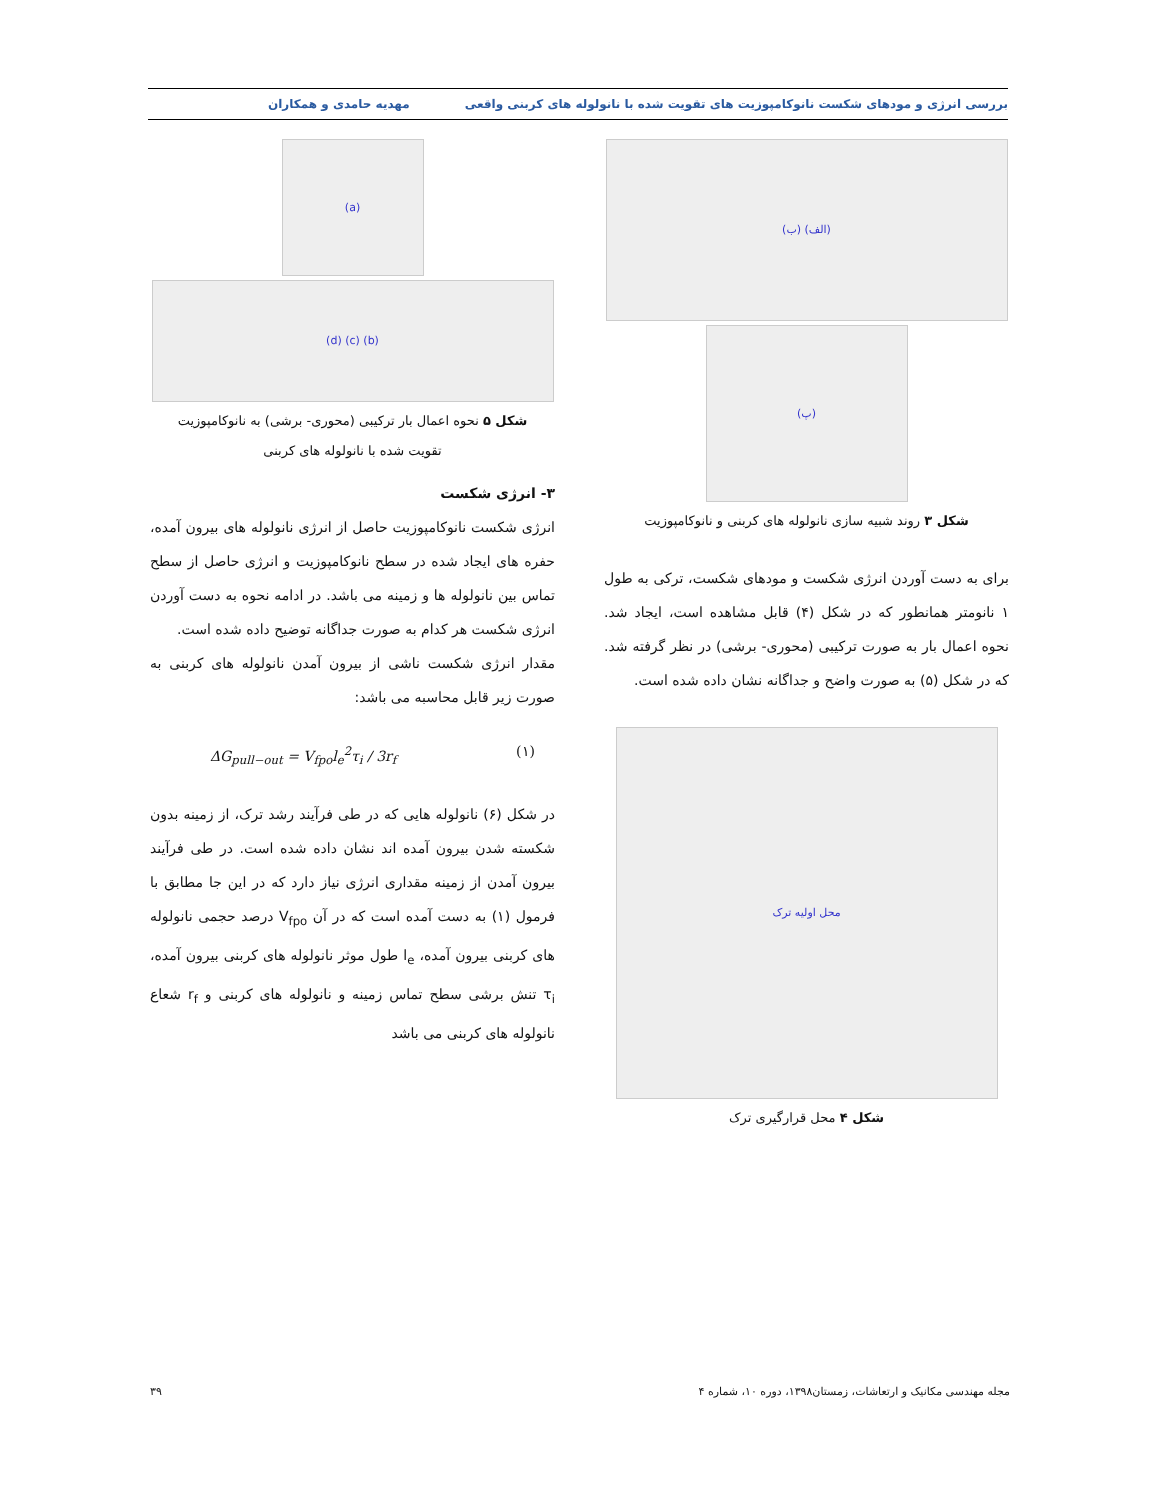بررسی انرژی و مودهای شکست نانوکامپوزیت های تقویت شده با نانولوله های کربنی واقعی مهدیه حامدی و همکاران
(الف) (ب)
(پ)
شکل ۳ روند شبیه سازی نانولوله های کربنی و نانوکامپوزیت
برای به دست آوردن انرژی شکست و مودهای شکست، ترکی به طول ۱ نانومتر همانطور که در شکل (۴) قابل مشاهده است، ایجاد شد. نحوه اعمال بار به صورت ترکیبی (محوری- برشی) در نظر گرفته شد. که در شکل (۵) به صورت واضح و جداگانه نشان داده شده است.
محل اولیه ترک
شکل ۴ محل قرارگیری ترک
(a)
(b) (c) (d)
شکل ۵ نحوه اعمال بار ترکیبی (محوری- برشی) به نانوکامپوزیت
تقویت شده با نانولوله های کربنی
۳- انرژی شکست
انرژی شکست نانوکامپوزیت حاصل از انرژی نانولوله های بیرون آمده، حفره های ایجاد شده در سطح نانوکامپوزیت و انرژی حاصل از سطح تماس بین نانولوله ها و زمینه می باشد. در ادامه نحوه به دست آوردن انرژی شکست هر کدام به صورت جداگانه توضیح داده شده است.
مقدار انرژی شکست ناشی از بیرون آمدن نانولوله های کربنی به صورت زیر قابل محاسبه می باشد:
ΔG<sub>pull−out</sub> = V<sub>fpo</sub>l<sub>e</sub><sup>2</sup>τ<sub>i</sub> / 3r<sub>f</sub> (۱)
در شکل (۶) نانولوله هایی که در طی فرآیند رشد ترک، از زمینه بدون شکسته شدن بیرون آمده اند نشان داده شده است. در طی فرآیند بیرون آمدن از زمینه مقداری انرژی نیاز دارد که در این جا مطابق با فرمول (۱) به دست آمده است که در آن V<sub>fpo</sub> درصد حجمی نانولوله های کربنی بیرون آمده، l<sub>e</sub> طول موثر نانولوله های کربنی بیرون آمده، τ<sub>i</sub> تنش برشی سطح تماس زمینه و نانولوله های کربنی و r<sub>f</sub> شعاع نانولوله های کربنی می باشد
مجله مهندسی مکانیک و ارتعاشات، زمستان۱۳۹۸، دوره ۱۰، شماره ۴ ۳۹